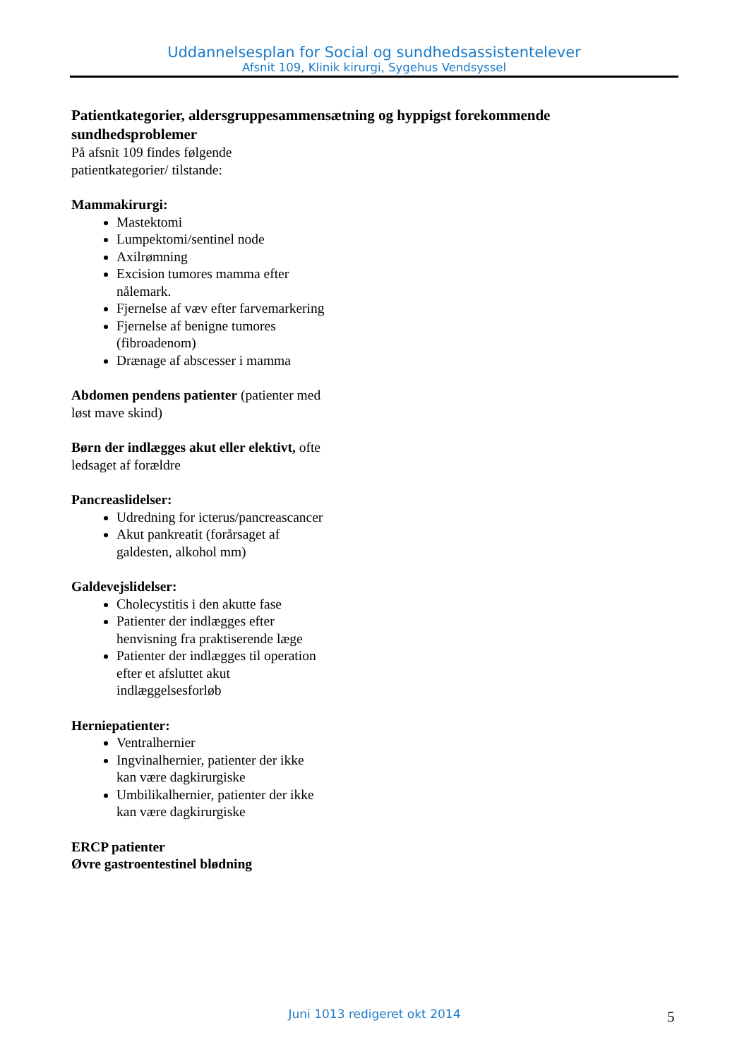Uddannelsesplan for Social og sundhedsassistentelever
Afsnit 109, Klinik kirurgi, Sygehus Vendsyssel
Patientkategorier, aldersgruppesammensætning og hyppigst forekommende sundhedsproblemer
På afsnit 109 findes følgende patientkategorier/ tilstande:
Mammakirurgi:
Mastektomi
Lumpektomi/sentinel node
Axilrømning
Excision tumores mamma efter nålemark.
Fjernelse af væv efter farvemarkering
Fjernelse af benigne tumores (fibroadenom)
Drænage af abscesser i mamma
Abdomen pendens patienter (patienter med løst mave skind)
Børn der indlægges akut eller elektivt, ofte ledsaget af forældre
Pancreaslidelser:
Udredning for icterus/pancreascancer
Akut pankreatit (forårsaget af galdesten, alkohol mm)
Galdevejslidelser:
Cholecystitis i den akutte fase
Patienter der indlægges efter henvisning fra praktiserende læge
Patienter der indlægges til operation efter et afsluttet akut indlæggelsesforløb
Herniepatienter:
Ventralhernier
Ingvinalhernier, patienter der ikke kan være dagkirurgiske
Umbilikalhernier, patienter der ikke kan være dagkirurgiske
ERCP patienter
Øvre gastroentestinel blødning
Juni 1013 redigeret okt 2014 5